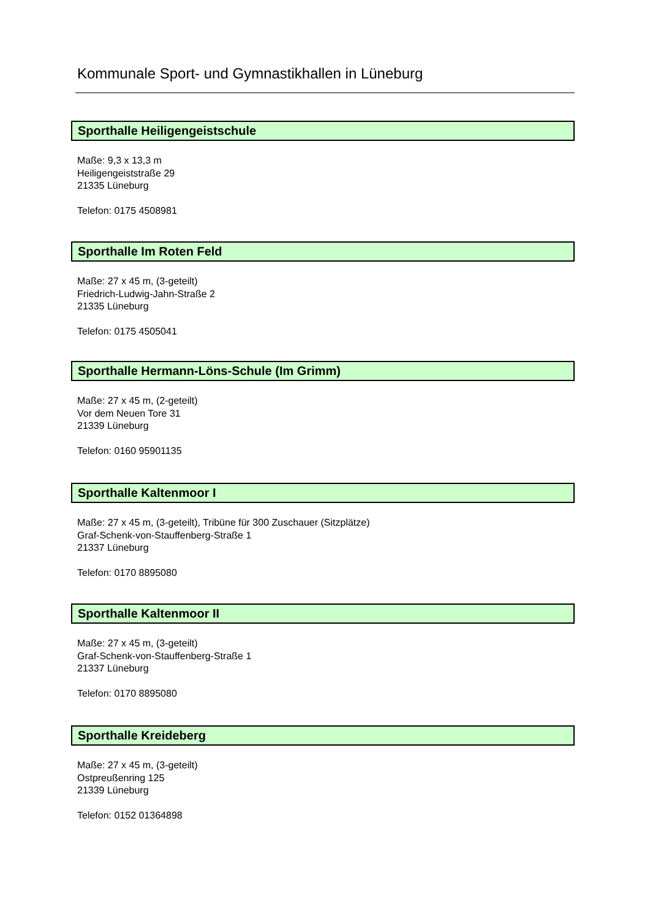Kommunale Sport- und Gymnastikhallen in Lüneburg
Sporthalle Heiligengeistschule
Maße: 9,3 x 13,3 m
Heiligengeiststraße 29
21335 Lüneburg
Telefon: 0175 4508981
Sporthalle Im Roten Feld
Maße: 27 x 45 m, (3-geteilt)
Friedrich-Ludwig-Jahn-Straße 2
21335 Lüneburg
Telefon: 0175 4505041
Sporthalle Hermann-Löns-Schule (Im Grimm)
Maße: 27 x 45 m, (2-geteilt)
Vor dem Neuen Tore 31
21339 Lüneburg
Telefon: 0160 95901135
Sporthalle Kaltenmoor I
Maße: 27 x 45 m, (3-geteilt), Tribüne für 300 Zuschauer (Sitzplätze)
Graf-Schenk-von-Stauffenberg-Straße 1
21337 Lüneburg
Telefon: 0170 8895080
Sporthalle Kaltenmoor II
Maße: 27 x 45 m, (3-geteilt)
Graf-Schenk-von-Stauffenberg-Straße 1
21337 Lüneburg
Telefon: 0170 8895080
Sporthalle Kreideberg
Maße: 27 x 45 m, (3-geteilt)
Ostpreußenring 125
21339 Lüneburg
Telefon: 0152 01364898